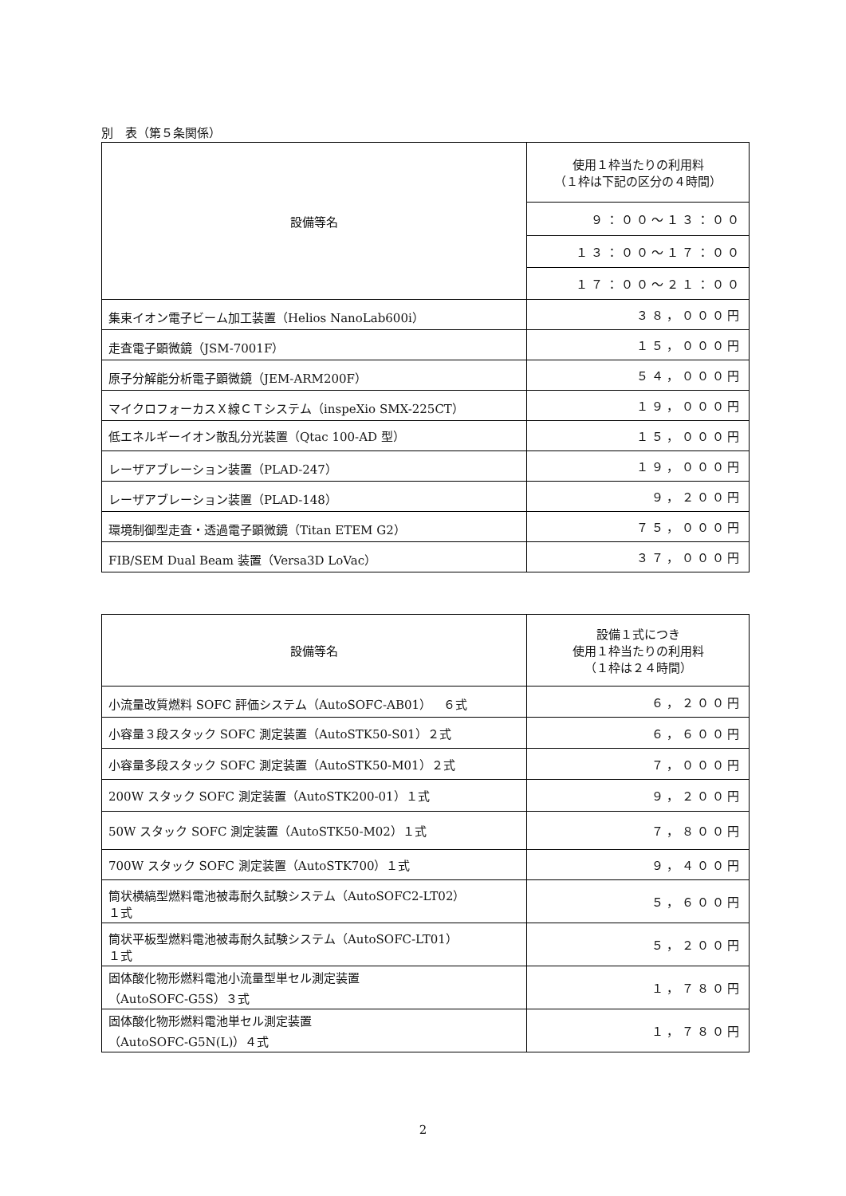別　表（第５条関係）
| 設備等名 | 使用１枠当たりの利用料 （１枠は下記の区分の４時間） |
| --- | --- |
| | ９：００～１３：００ |
| | １３：００～１７：００ |
| | １７：００～２１：００ |
| 集束イオン電子ビーム加工装置（Helios NanoLab600i） | ３８，０００円 |
| 走査電子顕微鏡（JSM-7001F） | １５，０００円 |
| 原子分解能分析電子顕微鏡（JEM-ARM200F） | ５４，０００円 |
| マイクロフォーカスＸ線ＣＴシステム（inspeXio SMX-225CT） | １９，０００円 |
| 低エネルギーイオン散乱分光装置（Qtac 100-AD 型） | １５，０００円 |
| レーザアブレーション装置（PLAD-247） | １９，０００円 |
| レーザアブレーション装置（PLAD-148） | ９，２００円 |
| 環境制御型走査・透過電子顕微鏡（Titan ETEM G2） | ７５，０００円 |
| FIB/SEM Dual Beam 装置（Versa3D LoVac） | ３７，０００円 |
| 設備等名 | 設備１式につき 使用１枠当たりの利用料 （１枠は２４時間） |
| --- | --- |
| 小流量改質燃料 SOFC 評価システム（AutoSOFC-AB01） ６式 | ６，２００円 |
| 小容量３段スタック SOFC 測定装置（AutoSTK50-S01）２式 | ６，６００円 |
| 小容量多段スタック SOFC 測定装置（AutoSTK50-M01）２式 | ７，０００円 |
| 200W スタック SOFC 測定装置（AutoSTK200-01）１式 | ９，２００円 |
| 50W スタック SOFC 測定装置（AutoSTK50-M02）１式 | ７，８００円 |
| 700W スタック SOFC 測定装置（AutoSTK700）１式 | ９，４００円 |
| 筒状横縞型燃料電池被毒耐久試験システム（AutoSOFC2-LT02） １式 | ５，６００円 |
| 筒状平板型燃料電池被毒耐久試験システム（AutoSOFC-LT01） １式 | ５，２００円 |
| 固体酸化物形燃料電池小流量型単セル測定装置 （AutoSOFC-G5S）３式 | １，７８０円 |
| 固体酸化物形燃料電池単セル測定装置 （AutoSOFC-G5N(L)）４式 | １，７８０円 |
2